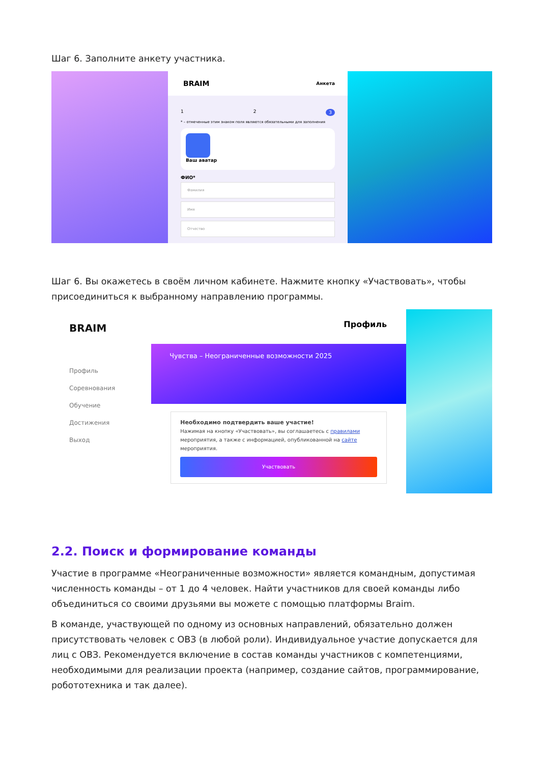Шаг 6. Заполните анкету участника.
BRAIM Анкета
1 2 3
* – отмеченные этим знаком поля являются обязательными для заполнения
Ваш аватар
ФИО*
Фамилия
Имя
Отчество
Шаг 6. Вы окажетесь в своём личном кабинете. Нажмите кнопку «Участвовать», чтобы присоединиться к выбранному направлению программы.
BRAIM
Профиль
Соревнования
Обучение
Достижения
Выход
Профиль
Чувства – Неограниченные возможности 2025
Необходимо подтвердить ваше участие!
Нажимая на кнопку «Участвовать», вы соглашаетесь с правилами мероприятия, а также с информацией, опубликованной на сайте мероприятия.
Участвовать
2.2. Поиск и формирование команды
Участие в программе «Неограниченные возможности» является командным, допустимая численность команды – от 1 до 4 человек. Найти участников для своей команды либо объединиться со своими друзьями вы можете с помощью платформы Braim.
В команде, участвующей по одному из основных направлений, обязательно должен присутствовать человек с ОВЗ (в любой роли). Индивидуальное участие допускается для лиц с ОВЗ. Рекомендуется включение в состав команды участников с компетенциями, необходимыми для реализации проекта (например, создание сайтов, программирование, робототехника и так далее).